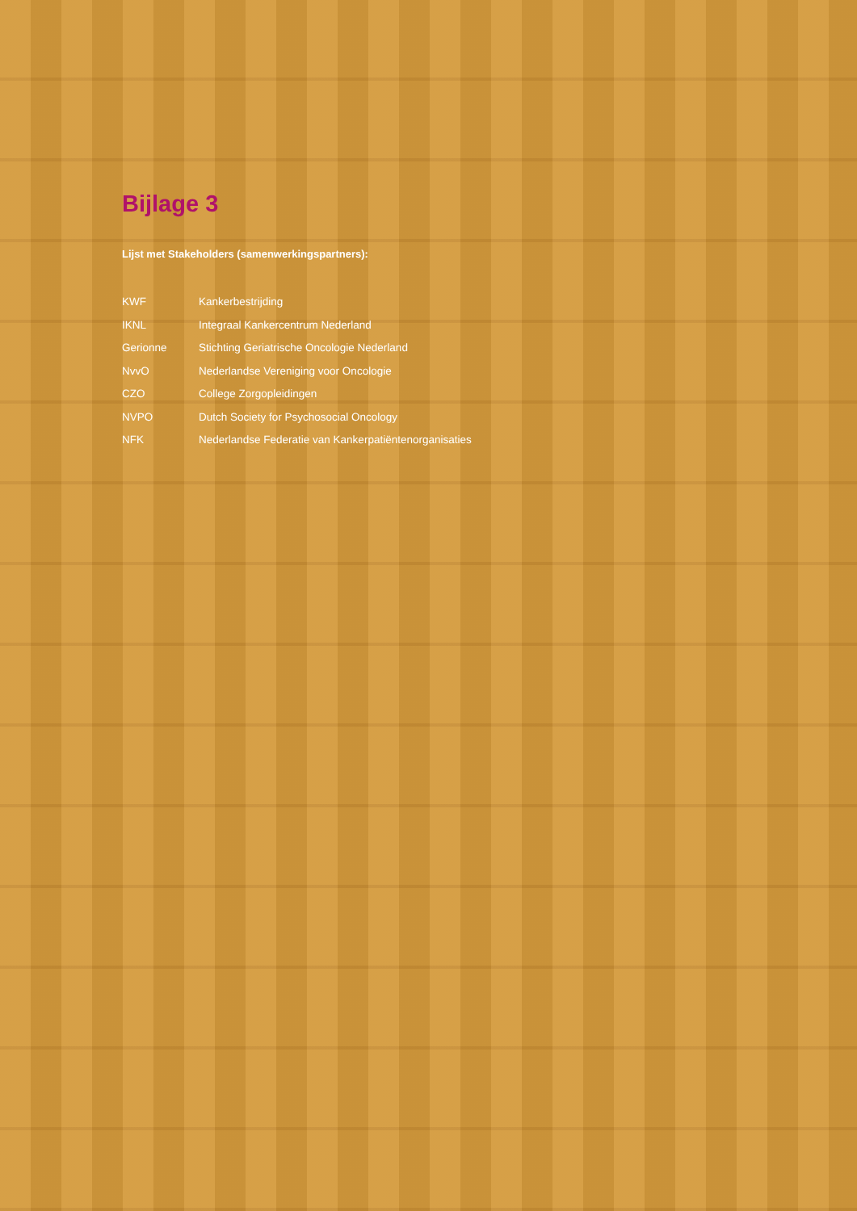Bijlage 3
Lijst met Stakeholders (samenwerkingspartners):
KWF Kankerbestrijding
IKNL Integraal Kankercentrum Nederland
Gerionne Stichting Geriatrische Oncologie Nederland
NvvO Nederlandse Vereniging voor Oncologie
CZO College Zorgopleidingen
NVPO Dutch Society for Psychosocial Oncology
NFK Nederlandse Federatie van Kankerpatiëntenorganisaties